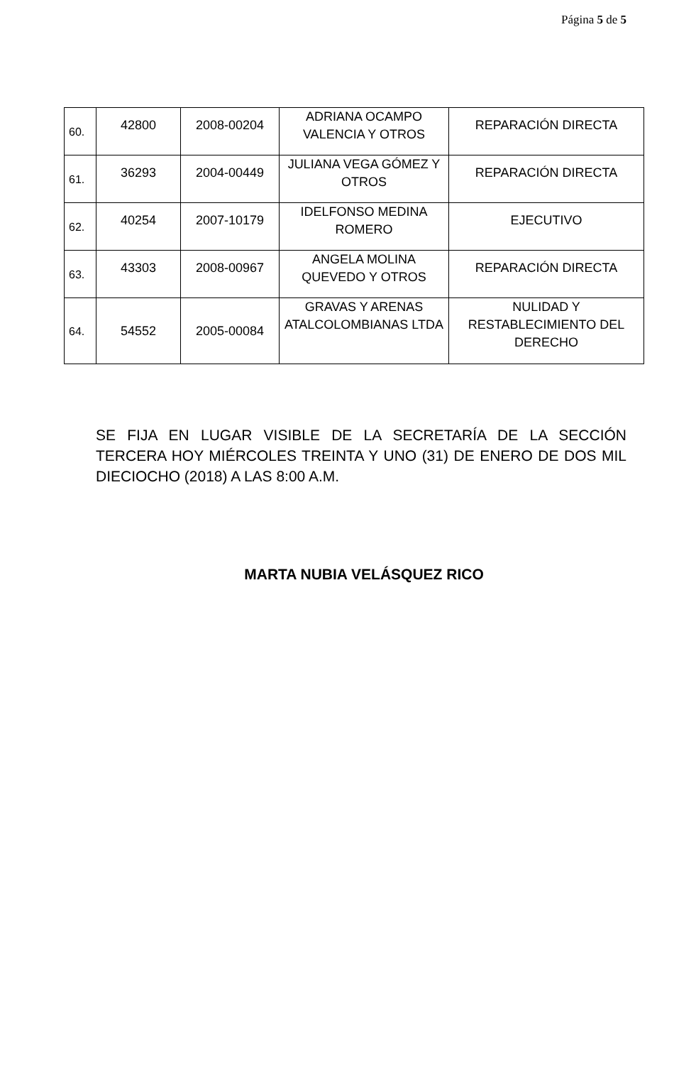Página 5 de 5
| 60. | 42800 | 2008-00204 | ADRIANA OCAMPO VALENCIA Y OTROS | REPARACIÓN DIRECTA |
| 61. | 36293 | 2004-00449 | JULIANA VEGA GÓMEZ Y OTROS | REPARACIÓN DIRECTA |
| 62. | 40254 | 2007-10179 | IDELFONSO MEDINA ROMERO | EJECUTIVO |
| 63. | 43303 | 2008-00967 | ANGELA MOLINA QUEVEDO Y OTROS | REPARACIÓN DIRECTA |
| 64. | 54552 | 2005-00084 | GRAVAS Y ARENAS ATALCOLOMBIANAS LTDA | NULIDAD Y RESTABLECIMIENTO DEL DERECHO |
SE FIJA EN LUGAR VISIBLE DE LA SECRETARÍA DE LA SECCIÓN TERCERA HOY MIÉRCOLES TREINTA Y UNO (31) DE ENERO DE DOS MIL DIECIOCHO (2018) A LAS 8:00 A.M.
MARTA NUBIA VELÁSQUEZ RICO